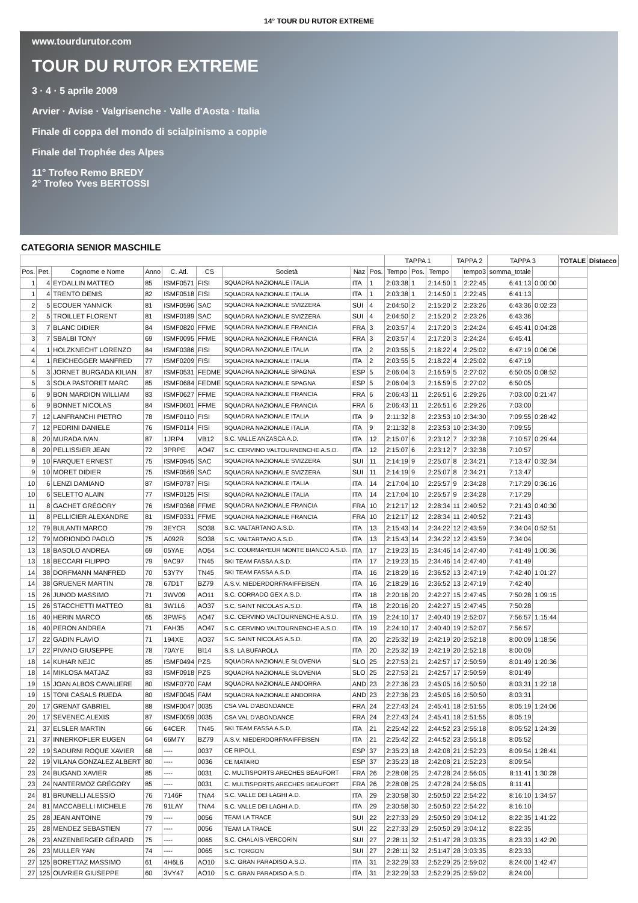14° TOUR DU RUTOR EXTREME
www.tourdurutor.com
TOUR DU RUTOR EXTREME
3 · 4 · 5 aprile 2009
Arvier · Avise · Valgrisenche · Valle d'Aosta · Italia
Finale di coppa del mondo di scialpinismo a coppie
Finale del Trophée des Alpes
11° Trofeo Remo BREDY
2° Trofeo Yves BERTOSSI
CATEGORIA SENIOR MASCHILE
| | | | | | | | | | TAPPA 1 | | | TAPPA 2 | | TAPPA 3 | | TOTALE | Distacco |
| --- | --- | --- | --- | --- | --- | --- | --- | --- | --- | --- | --- | --- | --- | --- | --- | --- | --- |
| Pos. | Pet. | Cognome e Nome | Anno | C. Atl. | CS | Società | Naz | Pos. | Tempo | Pos. | Tempo | | tempo3 | somma_totale | | | |
| 1 | 4 | EYDALLIN MATTEO | 85 | ISMF0571 | FISI | SQUADRA NAZIONALE ITALIA | ITA | 1 | 2:03:38 | 1 | 2:14:50 | 1 | 2:22:45 | 6:41:13 | 0:00:00 | | |
| 1 | 4 | TRENTO DENIS | 82 | ISMF0518 | FISI | SQUADRA NAZIONALE ITALIA | ITA | 1 | 2:03:38 | 1 | 2:14:50 | 1 | 2:22:45 | 6:41:13 | | | |
| 2 | 5 | ECOUER YANNICK | 81 | ISMF0596 | SAC | SQUADRA NAZIONALE SVIZZERA | SUI | 4 | 2:04:50 | 2 | 2:15:20 | 2 | 2:23:26 | 6:43:36 | 0:02:23 | | |
| 2 | 5 | TROILLET FLORENT | 81 | ISMF0189 | SAC | SQUADRA NAZIONALE SVIZZERA | SUI | 4 | 2:04:50 | 2 | 2:15:20 | 2 | 2:23:26 | 6:43:36 | | | |
| 3 | 7 | BLANC DIDIER | 84 | ISMF0820 | FFME | SQUADRA NAZIONALE FRANCIA | FRA | 3 | 2:03:57 | 4 | 2:17:20 | 3 | 2:24:24 | 6:45:41 | 0:04:28 | | |
| 3 | 7 | SBALBI TONY | 69 | ISMF0095 | FFME | SQUADRA NAZIONALE FRANCIA | FRA | 3 | 2:03:57 | 4 | 2:17:20 | 3 | 2:24:24 | 6:45:41 | | | |
| 4 | 1 | HOLZKNECHT LORENZO | 84 | ISMF0386 | FISI | SQUADRA NAZIONALE ITALIA | ITA | 2 | 2:03:55 | 5 | 2:18:22 | 4 | 2:25:02 | 6:47:19 | 0:06:06 | | |
| 4 | 1 | REICHEGGER MANFRED | 77 | ISMF0209 | FISI | SQUADRA NAZIONALE ITALIA | ITA | 2 | 2:03:55 | 5 | 2:18:22 | 4 | 2:25:02 | 6:47:19 | | | |
| 5 | 3 | JORNET BURGADA KILIAN | 87 | ISMF0531 | FEDME | SQUADRA NAZIONALE SPAGNA | ESP | 5 | 2:06:04 | 3 | 2:16:59 | 5 | 2:27:02 | 6:50:05 | 0:08:52 | | |
| 5 | 3 | SOLA PASTORET MARC | 85 | ISMF0684 | FEDME | SQUADRA NAZIONALE SPAGNA | ESP | 5 | 2:06:04 | 3 | 2:16:59 | 5 | 2:27:02 | 6:50:05 | | | |
| 6 | 9 | BON MARDION WILLIAM | 83 | ISMF0627 | FFME | SQUADRA NAZIONALE FRANCIA | FRA | 6 | 2:06:43 | 11 | 2:26:51 | 6 | 2:29:26 | 7:03:00 | 0:21:47 | | |
| 6 | 9 | BONNET NICOLAS | 84 | ISMF0601 | FFME | SQUADRA NAZIONALE FRANCIA | FRA | 6 | 2:06:43 | 11 | 2:26:51 | 6 | 2:29:26 | 7:03:00 | | | |
| 7 | 12 | LANFRANCHI PIETRO | 78 | ISMF0110 | FISI | SQUADRA NAZIONALE ITALIA | ITA | 9 | 2:11:32 | 8 | 2:23:53 | 10 | 2:34:30 | 7:09:55 | 0:28:42 | | |
| 7 | 12 | PEDRINI DANIELE | 76 | ISMF0114 | FISI | SQUADRA NAZIONALE ITALIA | ITA | 9 | 2:11:32 | 8 | 2:23:53 | 10 | 2:34:30 | 7:09:55 | | | |
| 8 | 20 | MURADA IVAN | 87 | 1JRP4 | VB12 | S.C. VALLE ANZASCA A.D. | ITA | 12 | 2:15:07 | 6 | 2:23:12 | 7 | 2:32:38 | 7:10:57 | 0:29:44 | | |
| 8 | 20 | PELLISSIER JEAN | 72 | 3PRPE | AO47 | S.C. CERVINO VALTOURNENCHE A.S.D. | ITA | 12 | 2:15:07 | 6 | 2:23:12 | 7 | 2:32:38 | 7:10:57 | | | |
| 9 | 10 | FARQUET ERNEST | 75 | ISMF0945 | SAC | SQUADRA NAZIONALE SVIZZERA | SUI | 11 | 2:14:19 | 9 | 2:25:07 | 8 | 2:34:21 | 7:13:47 | 0:32:34 | | |
| 9 | 10 | MORET DIDIER | 75 | ISMF0569 | SAC | SQUADRA NAZIONALE SVIZZERA | SUI | 11 | 2:14:19 | 9 | 2:25:07 | 8 | 2:34:21 | 7:13:47 | | | |
| 10 | 6 | LENZI DAMIANO | 87 | ISMF0787 | FISI | SQUADRA NAZIONALE ITALIA | ITA | 14 | 2:17:04 | 10 | 2:25:57 | 9 | 2:34:28 | 7:17:29 | 0:36:16 | | |
| 10 | 6 | SELETTO ALAIN | 77 | ISMF0125 | FISI | SQUADRA NAZIONALE ITALIA | ITA | 14 | 2:17:04 | 10 | 2:25:57 | 9 | 2:34:28 | 7:17:29 | | | |
| 11 | 8 | GACHET GRÉGORY | 76 | ISMF0368 | FFME | SQUADRA NAZIONALE FRANCIA | FRA | 10 | 2:12:17 | 12 | 2:28:34 | 11 | 2:40:52 | 7:21:43 | 0:40:30 | | |
| 11 | 8 | PELLICIER ALEXANDRE | 81 | ISMF0331 | FFME | SQUADRA NAZIONALE FRANCIA | FRA | 10 | 2:12:17 | 12 | 2:28:34 | 11 | 2:40:52 | 7:21:43 | | | |
| 12 | 79 | BULANTI MARCO | 79 | 3EYCR | SO38 | S.C. VALTARTANO A.S.D. | ITA | 13 | 2:15:43 | 14 | 2:34:22 | 12 | 2:43:59 | 7:34:04 | 0:52:51 | | |
| 12 | 79 | MORIONDO PAOLO | 75 | A092R | SO38 | S.C. VALTARTANO A.S.D. | ITA | 13 | 2:15:43 | 14 | 2:34:22 | 12 | 2:43:59 | 7:34:04 | | | |
| 13 | 18 | BASOLO ANDREA | 69 | 05YAE | AO54 | S.C. COURMAYEUR MONTE BIANCO A.S.D. | ITA | 17 | 2:19:23 | 15 | 2:34:46 | 14 | 2:47:40 | 7:41:49 | 1:00:36 | | |
| 13 | 18 | BECCARI FILIPPO | 79 | 9AC97 | TN45 | SKI TEAM FASSA A.S.D. | ITA | 17 | 2:19:23 | 15 | 2:34:46 | 14 | 2:47:40 | 7:41:49 | | | |
| 14 | 38 | DORFMANN MANFRED | 70 | 53Y7Y | TN45 | SKI TEAM FASSA A.S.D. | ITA | 16 | 2:18:29 | 16 | 2:36:52 | 13 | 2:47:19 | 7:42:40 | 1:01:27 | | |
| 14 | 38 | GRUENER MARTIN | 78 | 67D1T | BZ79 | A.S.V. NIEDERDORF/RAIFFEISEN | ITA | 16 | 2:18:29 | 16 | 2:36:52 | 13 | 2:47:19 | 7:42:40 | | | |
| 15 | 26 | JUNOD MASSIMO | 71 | 3WV09 | AO11 | S.C. CORRADO GEX A.S.D. | ITA | 18 | 2:20:16 | 20 | 2:42:27 | 15 | 2:47:45 | 7:50:28 | 1:09:15 | | |
| 15 | 26 | STACCHETTI MATTEO | 81 | 3W1L6 | AO37 | S.C. SAINT NICOLAS A.S.D. | ITA | 18 | 2:20:16 | 20 | 2:42:27 | 15 | 2:47:45 | 7:50:28 | | | |
| 16 | 40 | HERIN MARCO | 65 | 3PWF5 | AO47 | S.C. CERVINO VALTOURNENCHE A.S.D. | ITA | 19 | 2:24:10 | 17 | 2:40:40 | 19 | 2:52:07 | 7:56:57 | 1:15:44 | | |
| 16 | 40 | PERON ANDREA | 71 | FAH35 | AO47 | S.C. CERVINO VALTOURNENCHE A.S.D. | ITA | 19 | 2:24:10 | 17 | 2:40:40 | 19 | 2:52:07 | 7:56:57 | | | |
| 17 | 22 | GADIN FLAVIO | 71 | 194XE | AO37 | S.C. SAINT NICOLAS A.S.D. | ITA | 20 | 2:25:32 | 19 | 2:42:19 | 20 | 2:52:18 | 8:00:09 | 1:18:56 | | |
| 17 | 22 | PIVANO GIUSEPPE | 78 | 70AYE | BI14 | S.S. LA BUFAROLA | ITA | 20 | 2:25:32 | 19 | 2:42:19 | 20 | 2:52:18 | 8:00:09 | | | |
| 18 | 14 | KUHAR NEJC | 85 | ISMF0494 | PZS | SQUADRA NAZIONALE SLOVENIA | SLO | 25 | 2:27:53 | 21 | 2:42:57 | 17 | 2:50:59 | 8:01:49 | 1:20:36 | | |
| 18 | 14 | MIKLOSA MATJAZ | 83 | ISMF0918 | PZS | SQUADRA NAZIONALE SLOVENIA | SLO | 25 | 2:27:53 | 21 | 2:42:57 | 17 | 2:50:59 | 8:01:49 | | | |
| 19 | 15 | JOAN ALBOS CAVALIERE | 80 | ISMF0770 | FAM | SQUADRA NAZIONALE ANDORRA | AND | 23 | 2:27:36 | 23 | 2:45:05 | 16 | 2:50:50 | 8:03:31 | 1:22:18 | | |
| 19 | 15 | TONI CASALS RUEDA | 80 | ISMF0045 | FAM | SQUADRA NAZIONALE ANDORRA | AND | 23 | 2:27:36 | 23 | 2:45:05 | 16 | 2:50:50 | 8:03:31 | | | |
| 20 | 17 | GRENAT GABRIEL | 88 | ISMF0047 | 0035 | CSA VAL D'ABONDANCE | FRA | 24 | 2:27:43 | 24 | 2:45:41 | 18 | 2:51:55 | 8:05:19 | 1:24:06 | | |
| 20 | 17 | SEVENEC ALEXIS | 87 | ISMF0059 | 0035 | CSA VAL D'ABONDANCE | FRA | 24 | 2:27:43 | 24 | 2:45:41 | 18 | 2:51:55 | 8:05:19 | | | |
| 21 | 37 | ELSLER MARTIN | 66 | 64CER | TN45 | SKI TEAM FASSA A.S.D. | ITA | 21 | 2:25:42 | 22 | 2:44:52 | 23 | 2:55:18 | 8:05:52 | 1:24:39 | | |
| 21 | 37 | INNERKOFLER EUGEN | 64 | 66M7Y | BZ79 | A.S.V. NIEDERDORF/RAIFFEISEN | ITA | 21 | 2:25:42 | 22 | 2:44:52 | 23 | 2:55:18 | 8:05:52 | | | |
| 22 | 19 | SADURNI ROQUE XAVIER | 68 | ---- | 0037 | CE RIPOLL | ESP | 37 | 2:35:23 | 18 | 2:42:08 | 21 | 2:52:23 | 8:09:54 | 1:28:41 | | |
| 22 | 19 | VILANA GONZALEZ ALBERT | 80 | ---- | 0036 | CE MATARO | ESP | 37 | 2:35:23 | 18 | 2:42:08 | 21 | 2:52:23 | 8:09:54 | | | |
| 23 | 24 | BUGAND XAVIER | 85 | ---- | 0031 | C. MULTISPORTS ARECHES BEAUFORT | FRA | 26 | 2:28:08 | 25 | 2:47:28 | 24 | 2:56:05 | 8:11:41 | 1:30:28 | | |
| 23 | 24 | NANTERMOZ GRÉGORY | 85 | ---- | 0031 | C. MULTISPORTS ARECHES BEAUFORT | FRA | 26 | 2:28:08 | 25 | 2:47:28 | 24 | 2:56:05 | 8:11:41 | | | |
| 24 | 81 | BRUNELLI ALESSIO | 76 | 7146F | TNA4 | S.C. VALLE DEI LAGHI A.D. | ITA | 29 | 2:30:58 | 30 | 2:50:50 | 22 | 2:54:22 | 8:16:10 | 1:34:57 | | |
| 24 | 81 | MACCABELLI MICHELE | 76 | 91LAY | TNA4 | S.C. VALLE DEI LAGHI A.D. | ITA | 29 | 2:30:58 | 30 | 2:50:50 | 22 | 2:54:22 | 8:16:10 | | | |
| 25 | 28 | JEAN ANTOINE | 79 | ---- | 0056 | TEAM LA TRACE | SUI | 22 | 2:27:33 | 29 | 2:50:50 | 29 | 3:04:12 | 8:22:35 | 1:41:22 | | |
| 25 | 28 | MENDEZ SEBASTIEN | 77 | ---- | 0056 | TEAM LA TRACE | SUI | 22 | 2:27:33 | 29 | 2:50:50 | 29 | 3:04:12 | 8:22:35 | | | |
| 26 | 23 | ANZENBERGER GÉRARD | 75 | ---- | 0065 | S.C. CHALAIS-VERCORIN | SUI | 27 | 2:28:11 | 32 | 2:51:47 | 28 | 3:03:35 | 8:23:33 | 1:42:20 | | |
| 26 | 23 | MULLER YAN | 74 | ---- | 0065 | S.C. TORGON | SUI | 27 | 2:28:11 | 32 | 2:51:47 | 28 | 3:03:35 | 8:23:33 | | | |
| 27 | 125 | BORETTAZ MASSIMO | 61 | 4H6L6 | AO10 | S.C. GRAN PARADISO A.S.D. | ITA | 31 | 2:32:29 | 33 | 2:52:29 | 25 | 2:59:02 | 8:24:00 | 1:42:47 | | |
| 27 | 125 | OUVRIER GIUSEPPE | 60 | 3VY47 | AO10 | S.C. GRAN PARADISO A.S.D. | ITA | 31 | 2:32:29 | 33 | 2:52:29 | 25 | 2:59:02 | 8:24:00 | | | |